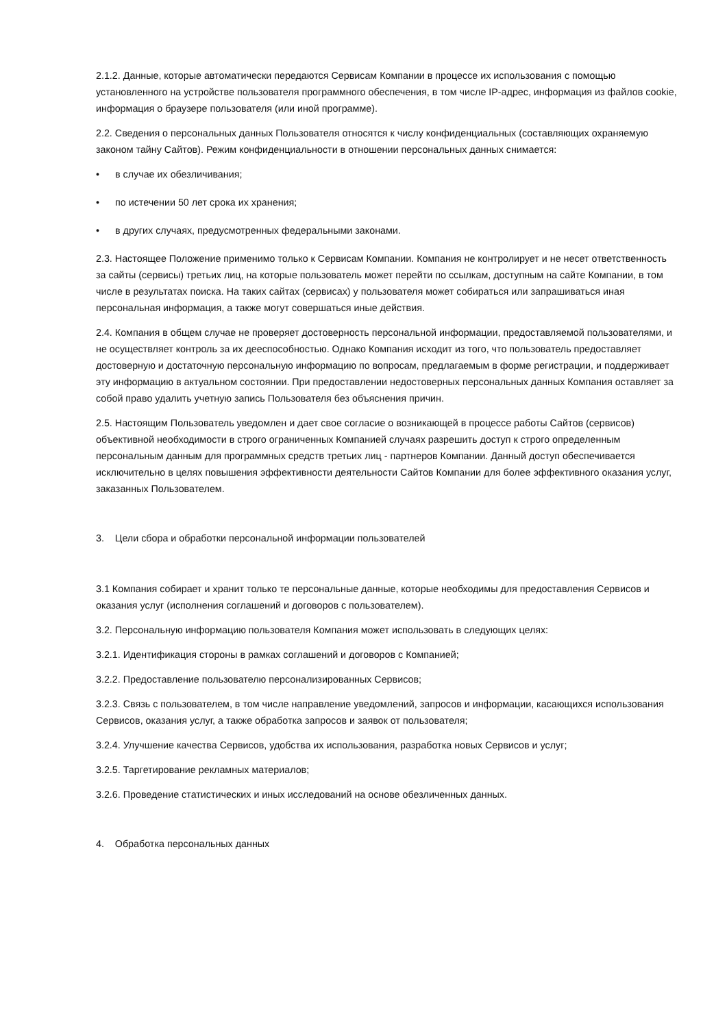2.1.2. Данные, которые автоматически передаются Сервисам Компании в процессе их использования с помощью установленного на устройстве пользователя программного обеспечения, в том числе IP-адрес, информация из файлов cookie, информация о браузере пользователя (или иной программе).
2.2. Сведения о персональных данных Пользователя относятся к числу конфиденциальных (составляющих охраняемую законом тайну Сайтов). Режим конфиденциальности в отношении персональных данных снимается:
• в случае их обезличивания;
• по истечении 50 лет срока их хранения;
• в других случаях, предусмотренных федеральными законами.
2.3. Настоящее Положение применимо только к Сервисам Компании. Компания не контролирует и не несет ответственность за сайты (сервисы) третьих лиц, на которые пользователь может перейти по ссылкам, доступным на сайте Компании, в том числе в результатах поиска. На таких сайтах (сервисах) у пользователя может собираться или запрашиваться иная персональная информация, а также могут совершаться иные действия.
2.4. Компания в общем случае не проверяет достоверность персональной информации, предоставляемой пользователями, и не осуществляет контроль за их дееспособностью. Однако Компания исходит из того, что пользователь предоставляет достоверную и достаточную персональную информацию по вопросам, предлагаемым в форме регистрации, и поддерживает эту информацию в актуальном состоянии. При предоставлении недостоверных персональных данных Компания оставляет за собой право удалить учетную запись Пользователя без объяснения причин.
2.5. Настоящим Пользователь уведомлен и дает свое согласие о возникающей в процессе работы Сайтов (сервисов) объективной необходимости в строго ограниченных Компанией случаях разрешить доступ к строго определенным персональным данным для программных средств третьих лиц - партнеров Компании. Данный доступ обеспечивается исключительно в целях повышения эффективности деятельности Сайтов Компании для более эффективного оказания услуг, заказанных Пользователем.
3. Цели сбора и обработки персональной информации пользователей
3.1 Компания собирает и хранит только те персональные данные, которые необходимы для предоставления Сервисов и оказания услуг (исполнения соглашений и договоров с пользователем).
3.2. Персональную информацию пользователя Компания может использовать в следующих целях:
3.2.1. Идентификация стороны в рамках соглашений и договоров с Компанией;
3.2.2. Предоставление пользователю персонализированных Сервисов;
3.2.3. Связь с пользователем, в том числе направление уведомлений, запросов и информации, касающихся использования Сервисов, оказания услуг, а также обработка запросов и заявок от пользователя;
3.2.4. Улучшение качества Сервисов, удобства их использования, разработка новых Сервисов и услуг;
3.2.5. Таргетирование рекламных материалов;
3.2.6. Проведение статистических и иных исследований на основе обезличенных данных.
4. Обработка персональных данных